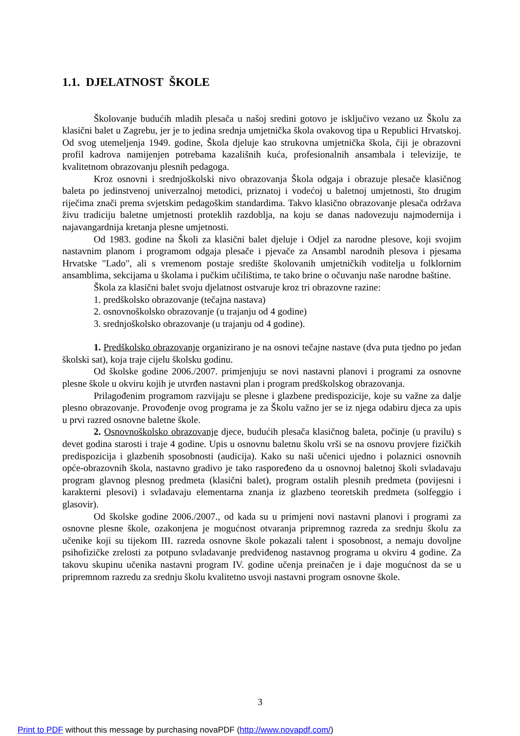1.1. DJELATNOST ŠKOLE
Školovanje budućih mladih plesača u našoj sredini gotovo je isključivo vezano uz Školu za klasični balet u Zagrebu, jer je to jedina srednja umjetnička škola ovakovog tipa u Republici Hrvatskoj. Od svog utemeljenja 1949. godine, Škola djeluje kao strukovna umjetnička škola, čiji je obrazovni profil kadrova namijenjen potrebama kazališnih kuća, profesionalnih ansambala i televizije, te kvalitetnom obrazovanju plesnih pedagoga.
Kroz osnovni i srednjoškolski nivo obrazovanja Škola odgaja i obrazuje plesače klasičnog baleta po jedinstvenoj univerzalnoj metodici, priznatoj i vodećoj u baletnoj umjetnosti, što drugim riječima znači prema svjetskim pedagoškim standardima. Takvo klasično obrazovanje plesača održava živu tradiciju baletne umjetnosti proteklih razdoblja, na koju se danas nadovezuju najmodernija i najavangardnija kretanja plesne umjetnosti.
Od 1983. godine na Školi za klasični balet djeluje i Odjel za narodne plesove, koji svojim nastavnim planom i programom odgaja plesače i pjevače za Ansambl narodnih plesova i pjesama Hrvatske "Lado", ali s vremenom postaje središte školovanih umjetničkih voditelja u folklornim ansamblima, sekcijama u školama i pučkim učilištima, te tako brine o očuvanju naše narodne baštine.
Škola za klasični balet svoju djelatnost ostvaruje kroz tri obrazovne razine:
1. predškolsko obrazovanje (tečajna nastava)
2. osnovnoškolsko obrazovanje (u trajanju od 4 godine)
3. srednjoškolsko obrazovanje (u trajanju od 4 godine).
1. Predškolsko obrazovanje organizirano je na osnovi tečajne nastave (dva puta tjedno po jedan školski sat), koja traje cijelu školsku godinu.
Od školske godine 2006./2007. primjenjuju se novi nastavni planovi i programi za osnovne plesne škole u okviru kojih je utvrđen nastavni plan i program predškolskog obrazovanja.
Prilagođenim programom razvijaju se plesne i glazbene predispozicije, koje su važne za dalje plesno obrazovanje. Provođenje ovog programa je za Školu važno jer se iz njega odabiru djeca za upis u prvi razred osnovne baletne škole.
2. Osnovnoškolsko obrazovanje djece, budućih plesača klasičnog baleta, počinje (u pravilu) s devet godina starosti i traje 4 godine. Upis u osnovnu baletnu školu vrši se na osnovu provjere fizičkih predispozicija i glazbenih sposobnosti (audicija). Kako su naši učenici ujedno i polaznici osnovnih opće-obrazovnih škola, nastavno gradivo je tako raspoređeno da u osnovnoj baletnoj školi svladavaju program glavnog plesnog predmeta (klasični balet), program ostalih plesnih predmeta (povijesni i karakterni plesovi) i svladavaju elementarna znanja iz glazbeno teoretskih predmeta (solfeggio i glasovir).
Od školske godine 2006./2007., od kada su u primjeni novi nastavni planovi i programi za osnovne plesne škole, ozakonjena je mogućnost otvaranja pripremnog razreda za srednju školu za učenike koji su tijekom III. razreda osnovne škole pokazali talent i sposobnost, a nemaju dovoljne psihofizičke zrelosti za potpuno svladavanje predviđenog nastavnog programa u okviru 4 godine. Za takovu skupinu učenika nastavni program IV. godine učenja preinačen je i daje mogućnost da se u pripremnom razredu za srednju školu kvalitetno usvoji nastavni program osnovne škole.
3
Print to PDF without this message by purchasing novaPDF (http://www.novapdf.com/)